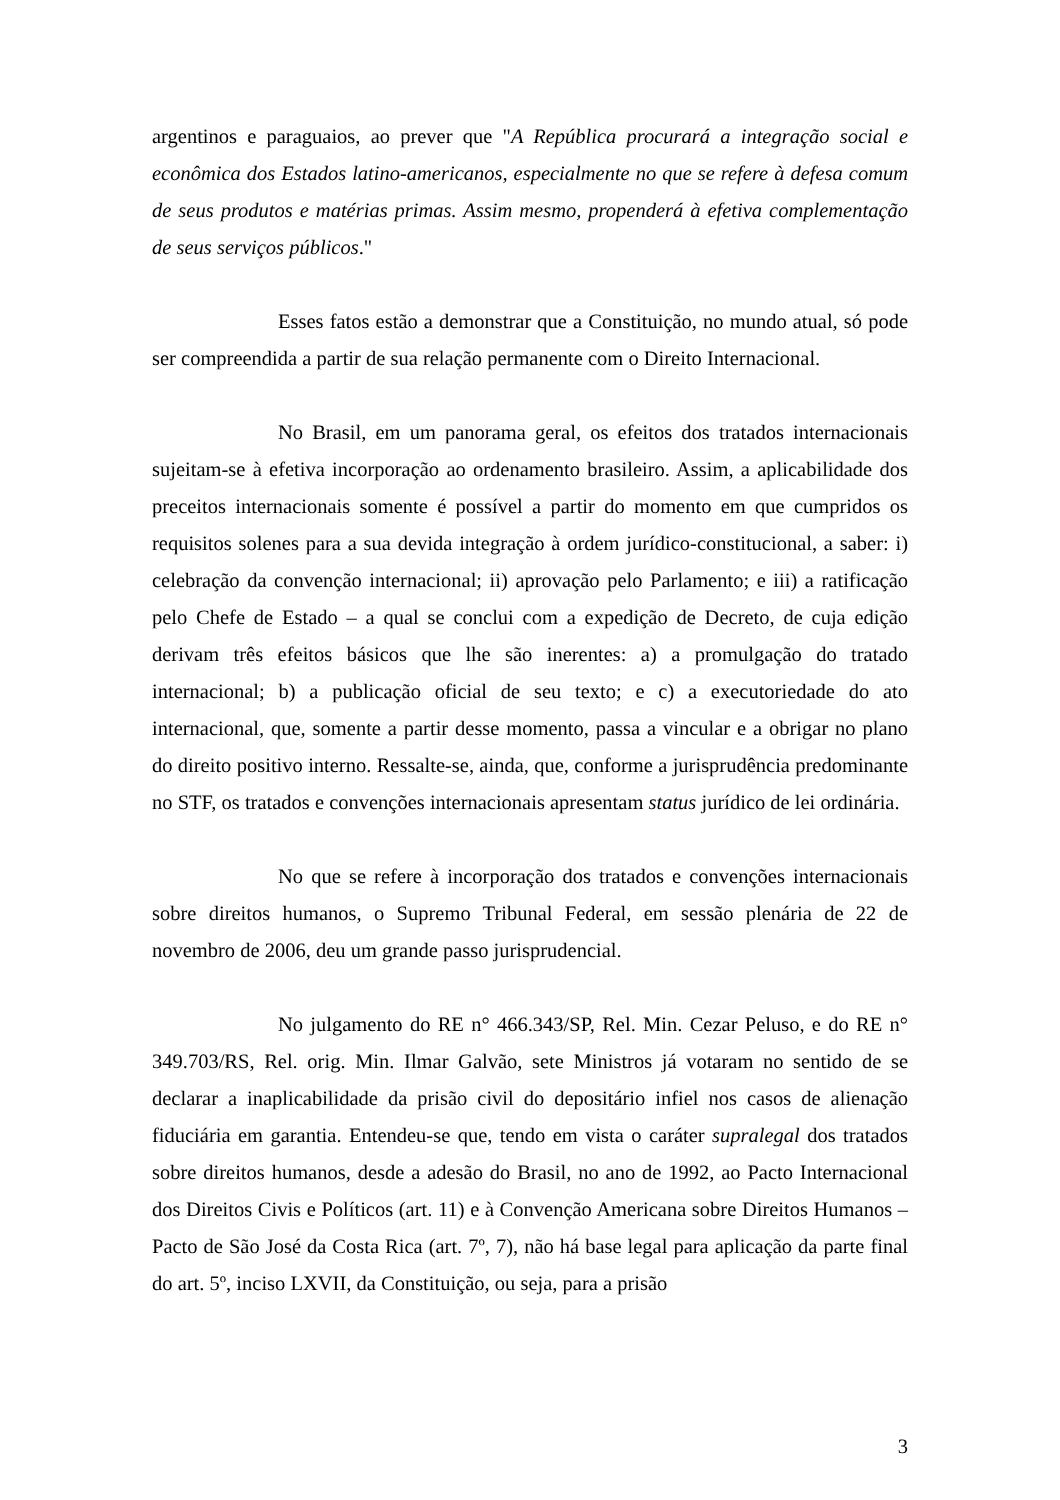argentinos e paraguaios, ao prever que "A República procurará a integração social e econômica dos Estados latino-americanos, especialmente no que se refere à defesa comum de seus produtos e matérias primas. Assim mesmo, propenderá à efetiva complementação de seus serviços públicos."
Esses fatos estão a demonstrar que a Constituição, no mundo atual, só pode ser compreendida a partir de sua relação permanente com o Direito Internacional.
No Brasil, em um panorama geral, os efeitos dos tratados internacionais sujeitam-se à efetiva incorporação ao ordenamento brasileiro. Assim, a aplicabilidade dos preceitos internacionais somente é possível a partir do momento em que cumpridos os requisitos solenes para a sua devida integração à ordem jurídico-constitucional, a saber: i) celebração da convenção internacional; ii) aprovação pelo Parlamento; e iii) a ratificação pelo Chefe de Estado – a qual se conclui com a expedição de Decreto, de cuja edição derivam três efeitos básicos que lhe são inerentes: a) a promulgação do tratado internacional; b) a publicação oficial de seu texto; e c) a executoriedade do ato internacional, que, somente a partir desse momento, passa a vincular e a obrigar no plano do direito positivo interno. Ressalte-se, ainda, que, conforme a jurisprudência predominante no STF, os tratados e convenções internacionais apresentam status jurídico de lei ordinária.
No que se refere à incorporação dos tratados e convenções internacionais sobre direitos humanos, o Supremo Tribunal Federal, em sessão plenária de 22 de novembro de 2006, deu um grande passo jurisprudencial.
No julgamento do RE n° 466.343/SP, Rel. Min. Cezar Peluso, e do RE n° 349.703/RS, Rel. orig. Min. Ilmar Galvão, sete Ministros já votaram no sentido de se declarar a inaplicabilidade da prisão civil do depositário infiel nos casos de alienação fiduciária em garantia. Entendeu-se que, tendo em vista o caráter supralegal dos tratados sobre direitos humanos, desde a adesão do Brasil, no ano de 1992, ao Pacto Internacional dos Direitos Civis e Políticos (art. 11) e à Convenção Americana sobre Direitos Humanos – Pacto de São José da Costa Rica (art. 7º, 7), não há base legal para aplicação da parte final do art. 5º, inciso LXVII, da Constituição, ou seja, para a prisão
3